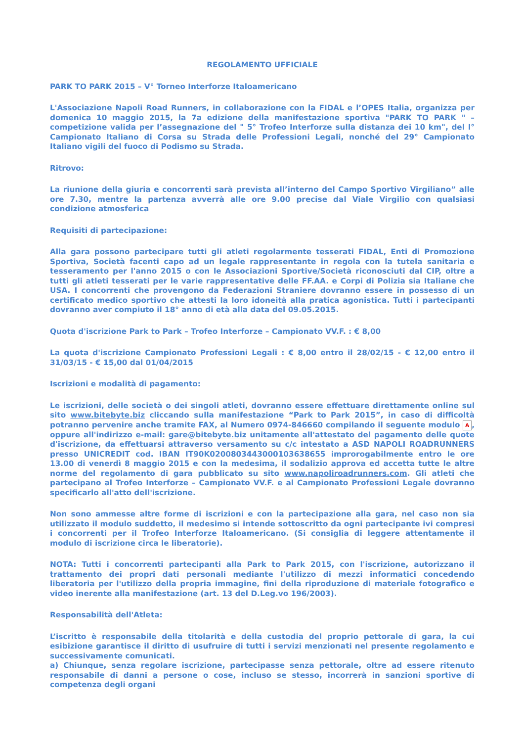REGOLAMENTO UFFICIALE
PARK TO PARK 2015 – V° Torneo Interforze Italoamericano
L'Associazione Napoli Road Runners, in collaborazione con la FIDAL e l’OPES Italia, organizza per domenica 10 maggio 2015, la 7a edizione della manifestazione sportiva "PARK TO PARK " – competizione valida per l’assegnazione del " 5° Trofeo Interforze sulla distanza dei 10 km", del I° Campionato Italiano di Corsa su Strada delle Professioni Legali, nonché del 29° Campionato Italiano vigili del fuoco di Podismo su Strada.
Ritrovo:
La riunione della giuria e concorrenti sarà prevista all’interno del Campo Sportivo Virgiliano” alle ore 7.30, mentre la partenza avverrà alle ore 9.00 precise dal Viale Virgilio con qualsiasi condizione atmosferica
Requisiti di partecipazione:
Alla gara possono partecipare tutti gli atleti regolarmente tesserati FIDAL, Enti di Promozione Sportiva, Società facenti capo ad un legale rappresentante in regola con la tutela sanitaria e tesseramento per l'anno 2015 o con le Associazioni Sportive/Società riconosciuti dal CIP, oltre a tutti gli atleti tesserati per le varie rappresentative delle FF.AA. e Corpi di Polizia sia Italiane che USA. I concorrenti che provengono da Federazioni Straniere dovranno essere in possesso di un certificato medico sportivo che attesti la loro idoneità alla pratica agonistica. Tutti i partecipanti dovranno aver compiuto il 18° anno di età alla data del 09.05.2015.
Quota d'iscrizione Park to Park – Trofeo Interforze – Campionato VV.F. : € 8,00
La quota d'iscrizione Campionato Professioni Legali : € 8,00 entro il 28/02/15 - € 12,00 entro il 31/03/15 - € 15,00 dal 01/04/2015
Iscrizioni e modalità di pagamento:
Le iscrizioni, delle società o dei singoli atleti, dovranno essere effettuare direttamente online sul sito www.bitebyte.biz cliccando sulla manifestazione “Park to Park 2015”, in caso di difficoltà potranno pervenire anche tramite FAX, al Numero 0974-846660 compilando il seguente modulo A, oppure all'indirizzo e-mail: gare@bitebyte.biz unitamente all'attestato del pagamento delle quote d'iscrizione, da effettuarsi attraverso versamento su c/c intestato a ASD NAPOLI ROADRUNNERS presso UNICREDIT cod. IBAN IT90K0200803443000103638655 improrogabilmente entro le ore 13.00 di venerdì 8 maggio 2015 e con la medesima, il sodalizio approva ed accetta tutte le altre norme del regolamento di gara pubblicato su sito www.napoliroadrunners.com. Gli atleti che partecipano al Trofeo Interforze – Campionato VV.F. e al Campionato Professioni Legale dovranno specificarlo all'atto dell'iscrizione.
Non sono ammesse altre forme di iscrizioni e con la partecipazione alla gara, nel caso non sia utilizzato il modulo suddetto, il medesimo si intende sottoscritto da ogni partecipante ivi compresi i concorrenti per il Trofeo Interforze Italoamericano. (Si consiglia di leggere attentamente il modulo di iscrizione circa le liberatorie).
NOTA: Tutti i concorrenti partecipanti alla Park to Park 2015, con l'iscrizione, autorizzano il trattamento dei propri dati personali mediante l'utilizzo di mezzi informatici concedendo liberatoria per l'utilizzo della propria immagine, fini della riproduzione di materiale fotografico e video inerente alla manifestazione (art. 13 del D.Leg.vo 196/2003).
Responsabilità dell'Atleta:
L’iscritto è responsabile della titolarità e della custodia del proprio pettorale di gara, la cui esibizione garantisce il diritto di usufruire di tutti i servizi menzionati nel presente regolamento e successivamente comunicati.
a) Chiunque, senza regolare iscrizione, partecipasse senza pettorale, oltre ad essere ritenuto responsabile di danni a persone o cose, incluso se stesso, incorrerà in sanzioni sportive di competenza degli organi